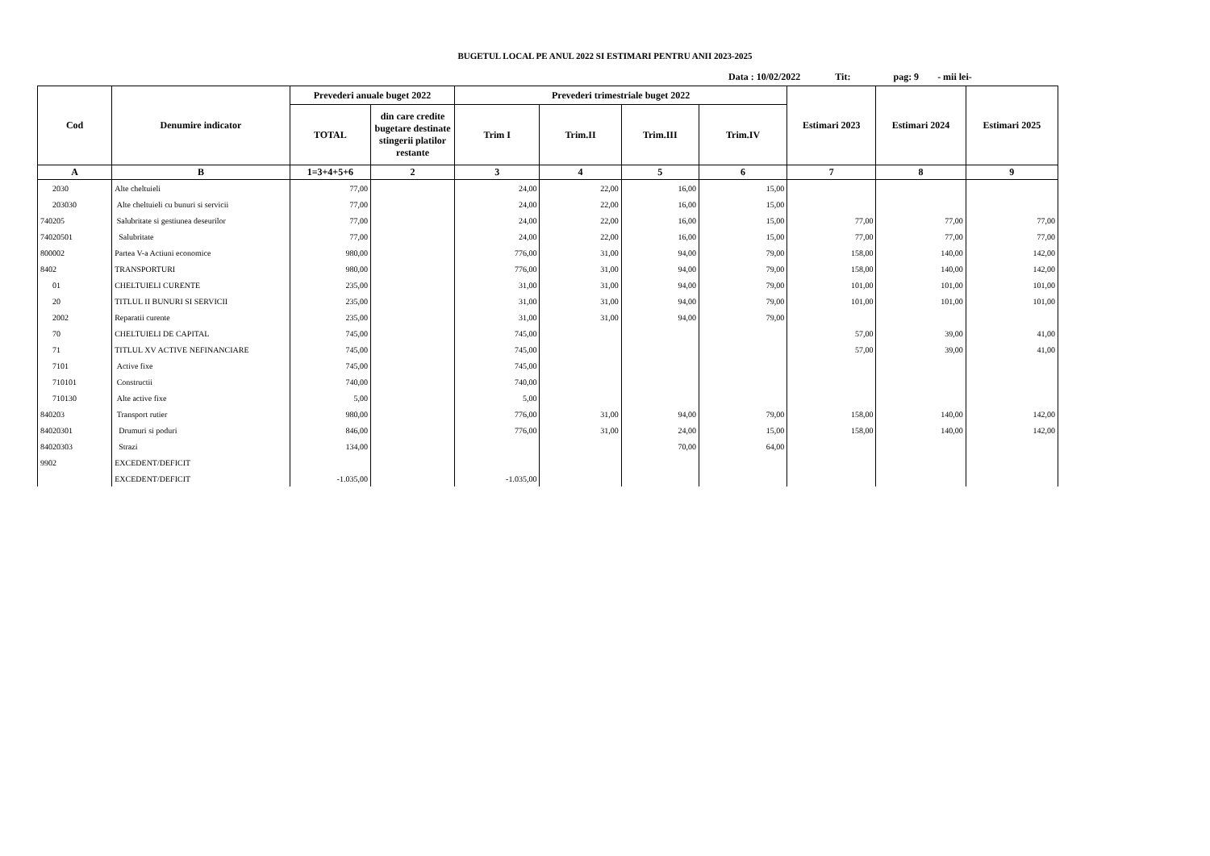BUGETUL LOCAL PE ANUL 2022 SI ESTIMARI PENTRU ANII 2023-2025
Data : 10/02/2022 Tit: pag: 9 - mii lei-
| Cod | Denumire indicator | Prevederi anuale buget 2022 | | Prevederi trimestriale buget 2022 | | | | Estimari 2023 | Estimari 2024 | Estimari 2025 |
| --- | --- | --- | --- | --- | --- | --- | --- | --- | --- | --- |
| | | TOTAL | din care credite bugetare destinate stingerii platilor restante | Trim I | Trim.II | Trim.III | Trim.IV | | | |
| A | B | 1=3+4+5+6 | 2 | 3 | 4 | 5 | 6 | 7 | 8 | 9 |
| 2030 | Alte cheltuieli | 77,00 | | 24,00 | 22,00 | 16,00 | 15,00 | | | |
| 203030 | Alte cheltuieli cu bunuri si servicii | 77,00 | | 24,00 | 22,00 | 16,00 | 15,00 | | | |
| 740205 | Salubritate si gestiunea deseurilor | 77,00 | | 24,00 | 22,00 | 16,00 | 15,00 | 77,00 | 77,00 | 77,00 |
| 74020501 | Salubritate | 77,00 | | 24,00 | 22,00 | 16,00 | 15,00 | 77,00 | 77,00 | 77,00 |
| 800002 | Partea V-a Actiuni economice | 980,00 | | 776,00 | 31,00 | 94,00 | 79,00 | 158,00 | 140,00 | 142,00 |
| 8402 | TRANSPORTURI | 980,00 | | 776,00 | 31,00 | 94,00 | 79,00 | 158,00 | 140,00 | 142,00 |
| 01 | CHELTUIELI CURENTE | 235,00 | | 31,00 | 31,00 | 94,00 | 79,00 | 101,00 | 101,00 | 101,00 |
| 20 | TITLUL II BUNURI SI SERVICII | 235,00 | | 31,00 | 31,00 | 94,00 | 79,00 | 101,00 | 101,00 | 101,00 |
| 2002 | Reparatii curente | 235,00 | | 31,00 | 31,00 | 94,00 | 79,00 | | | |
| 70 | CHELTUIELI DE CAPITAL | 745,00 | | 745,00 | | | | 57,00 | 39,00 | 41,00 |
| 71 | TITLUL XV ACTIVE NEFINANCIARE | 745,00 | | 745,00 | | | | 57,00 | 39,00 | 41,00 |
| 7101 | Active fixe | 745,00 | | 745,00 | | | | | | |
| 710101 | Constructii | 740,00 | | 740,00 | | | | | | |
| 710130 | Alte active fixe | 5,00 | | 5,00 | | | | | | |
| 840203 | Transport rutier | 980,00 | | 776,00 | 31,00 | 94,00 | 79,00 | 158,00 | 140,00 | 142,00 |
| 84020301 | Drumuri si poduri | 846,00 | | 776,00 | 31,00 | 24,00 | 15,00 | 158,00 | 140,00 | 142,00 |
| 84020303 | Strazi | 134,00 | | | | 70,00 | 64,00 | | | |
| 9902 | EXCEDENT/DEFICIT | | | | | | | | | |
| | EXCEDENT/DEFICIT | -1.035,00 | | -1.035,00 | | | | | | |